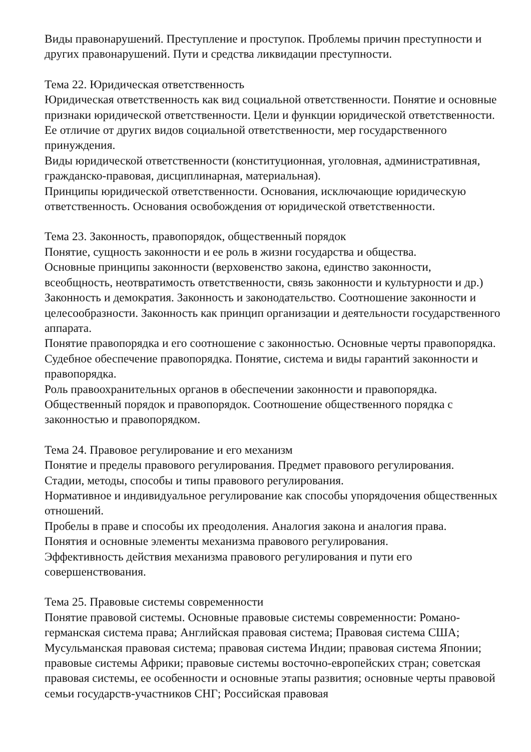Виды правонарушений. Преступление и проступок. Проблемы причин преступности и других правонарушений. Пути и средства ликвидации преступности.
Тема 22. Юридическая ответственность
Юридическая ответственность как вид социальной ответственности. Понятие и основные признаки юридической ответственности. Цели и функции юридической ответственности. Ее отличие от других видов социальной ответственности, мер государственного принуждения.
Виды юридической ответственности (конституционная, уголовная, административная, гражданско-правовая, дисциплинарная, материальная).
Принципы юридической ответственности. Основания, исключающие юридическую ответственность. Основания освобождения от юридической ответственности.
Тема 23. Законность, правопорядок, общественный порядок
Понятие, сущность законности и ее роль в жизни государства и общества.
Основные принципы законности (верховенство закона, единство законности, всеобщность, неотвратимость ответственности, связь законности и культурности и др.) Законность и демократия. Законность и законодательство. Соотношение законности и целесообразности. Законность как принцип организации и деятельности государственного аппарата.
Понятие правопорядка и его соотношение с законностью. Основные черты правопорядка. Судебное обеспечение правопорядка. Понятие, система и виды гарантий законности и правопорядка.
Роль правоохранительных органов в обеспечении законности и правопорядка.
Общественный порядок и правопорядок. Соотношение общественного порядка с законностью и правопорядком.
Тема 24. Правовое регулирование и его механизм
Понятие и пределы правового регулирования. Предмет правового регулирования.
Стадии, методы, способы и типы правового регулирования.
Нормативное и индивидуальное регулирование как способы упорядочения общественных отношений.
Пробелы в праве и способы их преодоления. Аналогия закона и аналогия права.
Понятия и основные элементы механизма правового регулирования.
Эффективность действия механизма правового регулирования и пути его совершенствования.
Тема 25. Правовые системы современности
Понятие правовой системы. Основные правовые системы современности: Романо-германская система права; Английская правовая система; Правовая система США; Мусульманская правовая система; правовая система Индии; правовая система Японии; правовые системы Африки; правовые системы восточно-европейских стран; советская правовая системы, ее особенности и основные этапы развития; основные черты правовой семьи государств-участников СНГ; Российская правовая